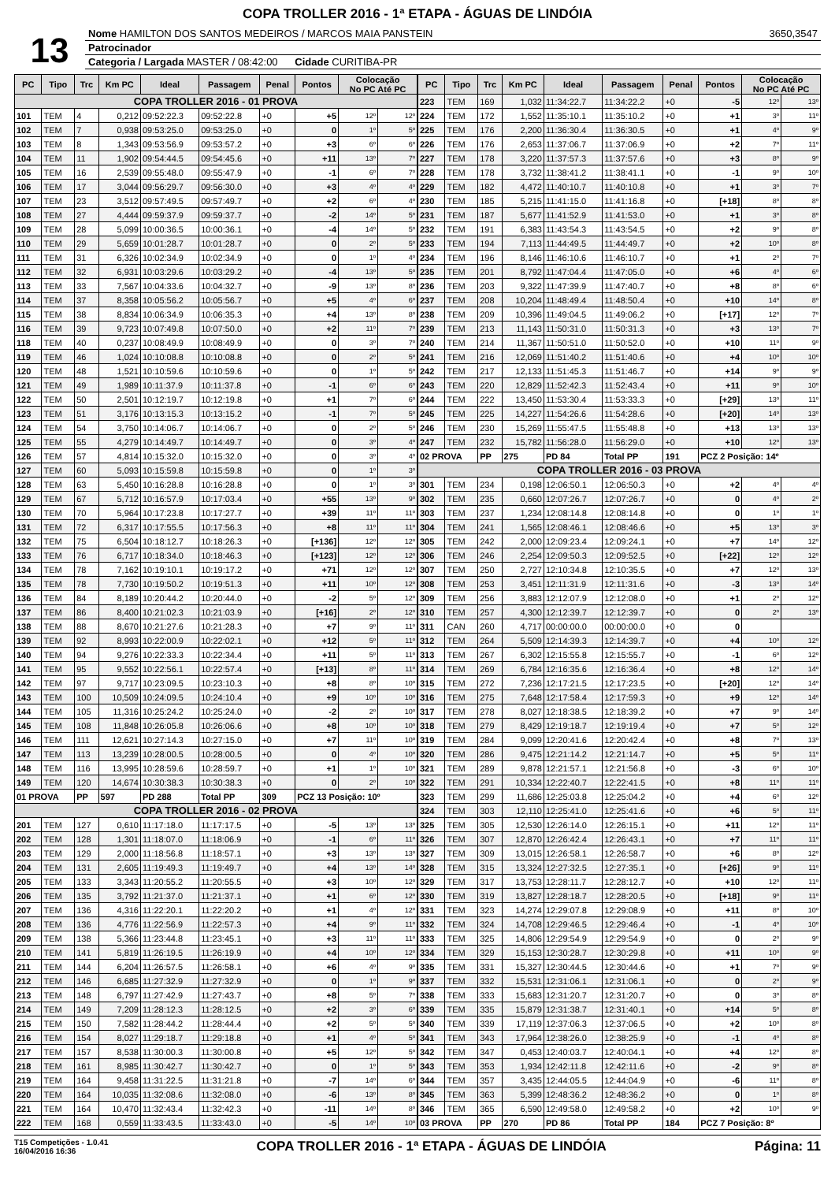COPA TROLLER 2016 - 1ª ETAPA - ÁGUAS DE LINDÓIA
13
Nome HAMILTON DOS SANTOS MEDEIROS / MARCOS MAIA PANSTEIN 3650,3547
Patrocinador
Categoria / Largada MASTER / 08:42:00 Cidade CURITIBA-PR
| PC | Tipo | Trc | Km PC | Ideal | Passagem | Penal | Pontos | Colocação No PC Até PC | |
| --- | --- | --- | --- | --- | --- | --- | --- | --- | --- |
| COPA TROLLER 2016 - 01 PROVA | | | | | | | | | |
| 101 | TEM | 4 | 0,212 | 09:52:22.3 | 09:52:22.8 | +0 | +5 | 12º | 12º |
| 102 | TEM | 7 | 0,938 | 09:53:25.0 | 09:53:25.0 | +0 | 0 | 1º | 5º |
| 103 | TEM | 8 | 1,343 | 09:53:56.9 | 09:53:57.2 | +0 | +3 | 6º | 6º |
| 104 | TEM | 11 | 1,902 | 09:54:44.5 | 09:54:45.6 | +0 | +11 | 13º | 7º |
| 105 | TEM | 16 | 2,539 | 09:55:48.0 | 09:55:47.9 | +0 | -1 | 6º | 7º |
| 106 | TEM | 17 | 3,044 | 09:56:29.7 | 09:56:30.0 | +0 | +3 | 4º | 4º |
| 107 | TEM | 23 | 3,512 | 09:57:49.5 | 09:57:49.7 | +0 | +2 | 6º | 4º |
| 108 | TEM | 27 | 4,444 | 09:59:37.9 | 09:59:37.7 | +0 | -2 | 14º | 5º |
| 109 | TEM | 28 | 5,099 | 10:00:36.5 | 10:00:36.1 | +0 | -4 | 14º | 5º |
| 110 | TEM | 29 | 5,659 | 10:01:28.7 | 10:01:28.7 | +0 | 0 | 2º | 5º |
| 111 | TEM | 31 | 6,326 | 10:02:34.9 | 10:02:34.9 | +0 | 0 | 1º | 4º |
| 112 | TEM | 32 | 6,931 | 10:03:29.6 | 10:03:29.2 | +0 | -4 | 13º | 5º |
| 113 | TEM | 33 | 7,567 | 10:04:33.6 | 10:04:32.7 | +0 | -9 | 13º | 8º |
| 114 | TEM | 37 | 8,358 | 10:05:56.2 | 10:05:56.7 | +0 | +5 | 4º | 6º |
| 115 | TEM | 38 | 8,834 | 10:06:34.9 | 10:06:35.3 | +0 | +4 | 13º | 8º |
| 116 | TEM | 39 | 9,723 | 10:07:49.8 | 10:07:50.0 | +0 | +2 | 11º | 7º |
| 118 | TEM | 40 | 0,237 | 10:08:49.9 | 10:08:49.9 | +0 | 0 | 3º | 7º |
| 119 | TEM | 46 | 1,024 | 10:10:08.8 | 10:10:08.8 | +0 | 0 | 2º | 5º |
| 120 | TEM | 48 | 1,521 | 10:10:59.6 | 10:10:59.6 | +0 | 0 | 1º | 5º |
| 121 | TEM | 49 | 1,989 | 10:11:37.9 | 10:11:37.8 | +0 | -1 | 6º | 6º |
| 122 | TEM | 50 | 2,501 | 10:12:19.7 | 10:12:19.8 | +0 | +1 | 7º | 6º |
| 123 | TEM | 51 | 3,176 | 10:13:15.3 | 10:13:15.2 | +0 | -1 | 7º | 5º |
| 124 | TEM | 54 | 3,750 | 10:14:06.7 | 10:14:06.7 | +0 | 0 | 2º | 5º |
| 125 | TEM | 55 | 4,279 | 10:14:49.7 | 10:14:49.7 | +0 | 0 | 3º | 4º |
| 126 | TEM | 57 | 4,814 | 10:15:32.0 | 10:15:32.0 | +0 | 0 | 3º | 4º |
| 127 | TEM | 60 | 5,093 | 10:15:59.8 | 10:15:59.8 | +0 | 0 | 1º | 3º |
| 128 | TEM | 63 | 5,450 | 10:16:28.8 | 10:16:28.8 | +0 | 0 | 1º | 3º |
| 129 | TEM | 67 | 5,712 | 10:16:57.9 | 10:17:03.4 | +0 | +55 | 13º | 9º |
| 130 | TEM | 70 | 5,964 | 10:17:23.8 | 10:17:27.7 | +0 | +39 | 11º | 11º |
| 131 | TEM | 72 | 6,317 | 10:17:55.5 | 10:17:56.3 | +0 | +8 | 11º | 11º |
| 132 | TEM | 75 | 6,504 | 10:18:12.7 | 10:18:26.3 | +0 | [+136] | 12º | 12º |
| 133 | TEM | 76 | 6,717 | 10:18:34.0 | 10:18:46.3 | +0 | [+123] | 12º | 12º |
| 134 | TEM | 78 | 7,162 | 10:19:10.1 | 10:19:17.2 | +0 | +71 | 12º | 12º |
| 135 | TEM | 78 | 7,730 | 10:19:50.2 | 10:19:51.3 | +0 | +11 | 10º | 12º |
| 136 | TEM | 84 | 8,189 | 10:20:44.2 | 10:20:44.0 | +0 | -2 | 5º | 12º |
| 137 | TEM | 86 | 8,400 | 10:21:02.3 | 10:21:03.9 | +0 | [+16] | 2º | 12º |
| 138 | TEM | 88 | 8,670 | 10:21:27.6 | 10:21:28.3 | +0 | +7 | 9º | 11º |
| 139 | TEM | 92 | 8,993 | 10:22:00.9 | 10:22:02.1 | +0 | +12 | 5º | 11º |
| 140 | TEM | 94 | 9,276 | 10:22:33.3 | 10:22:34.4 | +0 | +11 | 5º | 11º |
| 141 | TEM | 95 | 9,552 | 10:22:56.1 | 10:22:57.4 | +0 | [+13] | 8º | 11º |
| 142 | TEM | 97 | 9,717 | 10:23:09.5 | 10:23:10.3 | +0 | +8 | 8º | 10º |
| 143 | TEM | 100 | 10,509 | 10:24:09.5 | 10:24:10.4 | +0 | +9 | 10º | 10º |
| 144 | TEM | 105 | 11,316 | 10:25:24.2 | 10:25:24.0 | +0 | -2 | 2º | 10º |
| 145 | TEM | 108 | 11,848 | 10:26:05.8 | 10:26:06.6 | +0 | +8 | 10º | 10º |
| 146 | TEM | 111 | 12,621 | 10:27:14.3 | 10:27:15.0 | +0 | +7 | 11º | 10º |
| 147 | TEM | 113 | 13,239 | 10:28:00.5 | 10:28:00.5 | +0 | 0 | 4º | 10º |
| 148 | TEM | 116 | 13,995 | 10:28:59.6 | 10:28:59.7 | +0 | +1 | 1º | 10º |
| 149 | TEM | 120 | 14,674 | 10:30:38.3 | 10:30:38.3 | +0 | 0 | 2º | 10º |
| 01 PROVA | | PP | 597 | PD 288 | Total PP | 309 | PCZ 13 Posição: 10º | | |
| COPA TROLLER 2016 - 02 PROVA | | | | | | | | | |
| 201 | TEM | 127 | 0,610 | 11:17:18.0 | 11:17:17.5 | +0 | -5 | 13º | 13º |
| 202 | TEM | 128 | 1,301 | 11:18:07.0 | 11:18:06.9 | +0 | -1 | 6º | 11º |
| 203 | TEM | 129 | 2,000 | 11:18:56.8 | 11:18:57.1 | +0 | +3 | 13º | 13º |
| 204 | TEM | 131 | 2,605 | 11:19:49.3 | 11:19:49.7 | +0 | +4 | 13º | 14º |
| 205 | TEM | 133 | 3,343 | 11:20:55.2 | 11:20:55.5 | +0 | +3 | 10º | 12º |
| 206 | TEM | 135 | 3,792 | 11:21:37.0 | 11:21:37.1 | +0 | +1 | 6º | 12º |
| 207 | TEM | 136 | 4,316 | 11:22:20.1 | 11:22:20.2 | +0 | +1 | 4º | 12º |
| 208 | TEM | 136 | 4,776 | 11:22:56.9 | 11:22:57.3 | +0 | +4 | 9º | 11º |
| 209 | TEM | 138 | 5,366 | 11:23:44.8 | 11:23:45.1 | +0 | +3 | 11º | 11º |
| 210 | TEM | 141 | 5,819 | 11:26:19.5 | 11:26:19.9 | +0 | +4 | 10º | 12º |
| 211 | TEM | 144 | 6,204 | 11:26:57.5 | 11:26:58.1 | +0 | +6 | 4º | 9º |
| 212 | TEM | 146 | 6,685 | 11:27:32.9 | 11:27:32.9 | +0 | 0 | 1º | 9º |
| 213 | TEM | 148 | 6,797 | 11:27:42.9 | 11:27:43.7 | +0 | +8 | 5º | 7º |
| 214 | TEM | 149 | 7,209 | 11:28:12.3 | 11:28:12.5 | +0 | +2 | 3º | 6º |
| 215 | TEM | 150 | 7,582 | 11:28:44.2 | 11:28:44.4 | +0 | +2 | 5º | 5º |
| 216 | TEM | 154 | 8,027 | 11:29:18.7 | 11:29:18.8 | +0 | +1 | 4º | 5º |
| 217 | TEM | 157 | 8,538 | 11:30:00.3 | 11:30:00.8 | +0 | +5 | 12º | 5º |
| 218 | TEM | 161 | 8,985 | 11:30:42.7 | 11:30:42.7 | +0 | 0 | 1º | 5º |
| 219 | TEM | 164 | 9,458 | 11:31:22.5 | 11:31:21.8 | +0 | -7 | 14º | 6º |
| 220 | TEM | 164 | 10,035 | 11:32:08.6 | 11:32:08.0 | +0 | -6 | 13º | 8º |
| 221 | TEM | 164 | 10,470 | 11:32:43.4 | 11:32:42.3 | +0 | -11 | 14º | 8º |
| 222 | TEM | 168 | 0,559 | 11:33:43.5 | 11:33:43.0 | +0 | -5 | 14º | 10º |
| PC | Tipo | Trc | Km PC | Ideal | Passagem | Penal | Pontos | Colocação No PC Até PC | |
| --- | --- | --- | --- | --- | --- | --- | --- | --- | --- |
| 223 | TEM | 169 | 1,032 | 11:34:22.7 | 11:34:22.2 | +0 | -5 | 12º | 13º |
| 224 | TEM | 172 | 1,552 | 11:35:10.1 | 11:35:10.2 | +0 | +1 | 3º | 11º |
| 225 | TEM | 176 | 2,200 | 11:36:30.4 | 11:36:30.5 | +0 | +1 | 4º | 9º |
| 226 | TEM | 176 | 2,653 | 11:37:06.7 | 11:37:06.9 | +0 | +2 | 7º | 11º |
| 227 | TEM | 178 | 3,220 | 11:37:57.3 | 11:37:57.6 | +0 | +3 | 8º | 9º |
| 228 | TEM | 178 | 3,732 | 11:38:41.2 | 11:38:41.1 | +0 | -1 | 9º | 10º |
| 229 | TEM | 182 | 4,472 | 11:40:10.7 | 11:40:10.8 | +0 | +1 | 3º | 7º |
| 230 | TEM | 185 | 5,215 | 11:41:15.0 | 11:41:16.8 | +0 | [+18] | 8º | 8º |
| 231 | TEM | 187 | 5,677 | 11:41:52.9 | 11:41:53.0 | +0 | +1 | 3º | 8º |
| 232 | TEM | 191 | 6,383 | 11:43:54.3 | 11:43:54.5 | +0 | +2 | 9º | 8º |
| 233 | TEM | 194 | 7,113 | 11:44:49.5 | 11:44:49.7 | +0 | +2 | 10º | 8º |
| 234 | TEM | 196 | 8,146 | 11:46:10.6 | 11:46:10.7 | +0 | +1 | 2º | 7º |
| 235 | TEM | 201 | 8,792 | 11:47:04.4 | 11:47:05.0 | +0 | +6 | 4º | 6º |
| 236 | TEM | 203 | 9,322 | 11:47:39.9 | 11:47:40.7 | +0 | +8 | 8º | 6º |
| 237 | TEM | 208 | 10,204 | 11:48:49.4 | 11:48:50.4 | +0 | +10 | 14º | 8º |
| 238 | TEM | 209 | 10,396 | 11:49:04.5 | 11:49:06.2 | +0 | [+17] | 12º | 7º |
| 239 | TEM | 213 | 11,143 | 11:50:31.0 | 11:50:31.3 | +0 | +3 | 13º | 7º |
| 240 | TEM | 214 | 11,367 | 11:50:51.0 | 11:50:52.0 | +0 | +10 | 11º | 9º |
| 241 | TEM | 216 | 12,069 | 11:51:40.2 | 11:51:40.6 | +0 | +4 | 10º | 10º |
| 242 | TEM | 217 | 12,133 | 11:51:45.3 | 11:51:46.7 | +0 | +14 | 9º | 9º |
| 243 | TEM | 220 | 12,829 | 11:52:42.3 | 11:52:43.4 | +0 | +11 | 9º | 10º |
| 244 | TEM | 222 | 13,450 | 11:53:30.4 | 11:53:33.3 | +0 | [+29] | 13º | 11º |
| 245 | TEM | 225 | 14,227 | 11:54:26.6 | 11:54:28.6 | +0 | [+20] | 14º | 13º |
| 246 | TEM | 230 | 15,269 | 11:55:47.5 | 11:55:48.8 | +0 | +13 | 13º | 13º |
| 247 | TEM | 232 | 15,782 | 11:56:28.0 | 11:56:29.0 | +0 | +10 | 12º | 13º |
| 02 PROVA | | PP | 275 | PD 84 | Total PP | 191 | PCZ 2 Posição: 14º | | |
| COPA TROLLER 2016 - 03 PROVA | | | | | | | | | |
| 301 | TEM | 234 | 0,198 | 12:06:50.1 | 12:06:50.3 | +0 | +2 | 4º | 4º |
| 302 | TEM | 235 | 0,660 | 12:07:26.7 | 12:07:26.7 | +0 | 0 | 4º | 2º |
| 303 | TEM | 237 | 1,234 | 12:08:14.8 | 12:08:14.8 | +0 | 0 | 1º | 1º |
| 304 | TEM | 241 | 1,565 | 12:08:46.1 | 12:08:46.6 | +0 | +5 | 13º | 3º |
| 305 | TEM | 242 | 2,000 | 12:09:23.4 | 12:09:24.1 | +0 | +7 | 14º | 12º |
| 306 | TEM | 246 | 2,254 | 12:09:50.3 | 12:09:52.5 | +0 | [+22] | 12º | 12º |
| 307 | TEM | 250 | 2,727 | 12:10:34.8 | 12:10:35.5 | +0 | +7 | 12º | 13º |
| 308 | TEM | 253 | 3,451 | 12:11:31.9 | 12:11:31.6 | +0 | -3 | 13º | 14º |
| 309 | TEM | 256 | 3,883 | 12:12:07.9 | 12:12:08.0 | +0 | +1 | 2º | 12º |
| 310 | TEM | 257 | 4,300 | 12:12:39.7 | 12:12:39.7 | +0 | 0 | 2º | 13º |
| 311 | CAN | 260 | 4,717 | 00:00:00.0 | 00:00:00.0 | +0 | 0 | | |
| 312 | TEM | 264 | 5,509 | 12:14:39.3 | 12:14:39.7 | +0 | +4 | 10º | 12º |
| 313 | TEM | 267 | 6,302 | 12:15:55.8 | 12:15:55.7 | +0 | -1 | 6º | 12º |
| 314 | TEM | 269 | 6,784 | 12:16:35.6 | 12:16:36.4 | +0 | +8 | 12º | 14º |
| 315 | TEM | 272 | 7,236 | 12:17:21.5 | 12:17:23.5 | +0 | [+20] | 12º | 14º |
| 316 | TEM | 275 | 7,648 | 12:17:58.4 | 12:17:59.3 | +0 | +9 | 12º | 14º |
| 317 | TEM | 278 | 8,027 | 12:18:38.5 | 12:18:39.2 | +0 | +7 | 9º | 14º |
| 318 | TEM | 279 | 8,429 | 12:19:18.7 | 12:19:19.4 | +0 | +7 | 5º | 12º |
| 319 | TEM | 284 | 9,099 | 12:20:41.6 | 12:20:42.4 | +0 | +8 | 7º | 13º |
| 320 | TEM | 286 | 9,475 | 12:21:14.2 | 12:21:14.7 | +0 | +5 | 5º | 11º |
| 321 | TEM | 289 | 9,878 | 12:21:57.1 | 12:21:56.8 | +0 | -3 | 6º | 10º |
| 322 | TEM | 291 | 10,334 | 12:22:40.7 | 12:22:41.5 | +0 | +8 | 11º | 11º |
| 323 | TEM | 299 | 11,686 | 12:25:03.8 | 12:25:04.2 | +0 | +4 | 6º | 12º |
| 324 | TEM | 303 | 12,110 | 12:25:41.0 | 12:25:41.6 | +0 | +6 | 5º | 11º |
| 325 | TEM | 305 | 12,530 | 12:26:14.0 | 12:26:15.1 | +0 | +11 | 12º | 11º |
| 326 | TEM | 307 | 12,870 | 12:26:42.4 | 12:26:43.1 | +0 | +7 | 11º | 11º |
| 327 | TEM | 309 | 13,015 | 12:26:58.1 | 12:26:58.7 | +0 | +6 | 8º | 12º |
| 328 | TEM | 315 | 13,324 | 12:27:32.5 | 12:27:35.1 | +0 | [+26] | 9º | 11º |
| 329 | TEM | 317 | 13,753 | 12:28:11.7 | 12:28:12.7 | +0 | +10 | 12º | 11º |
| 330 | TEM | 319 | 13,827 | 12:28:18.7 | 12:28:20.5 | +0 | [+18] | 9º | 11º |
| 331 | TEM | 323 | 14,274 | 12:29:07.8 | 12:29:08.9 | +0 | +11 | 8º | 10º |
| 332 | TEM | 324 | 14,708 | 12:29:46.5 | 12:29:46.4 | +0 | -1 | 4º | 10º |
| 333 | TEM | 325 | 14,806 | 12:29:54.9 | 12:29:54.9 | +0 | 0 | 2º | 9º |
| 334 | TEM | 329 | 15,153 | 12:30:28.7 | 12:30:29.8 | +0 | +11 | 10º | 9º |
| 335 | TEM | 331 | 15,327 | 12:30:44.5 | 12:30:44.6 | +0 | +1 | 7º | 9º |
| 337 | TEM | 332 | 15,531 | 12:31:06.1 | 12:31:06.1 | +0 | 0 | 2º | 9º |
| 338 | TEM | 333 | 15,683 | 12:31:20.7 | 12:31:20.7 | +0 | 0 | 3º | 8º |
| 339 | TEM | 335 | 15,879 | 12:31:38.7 | 12:31:40.1 | +0 | +14 | 5º | 8º |
| 340 | TEM | 339 | 17,119 | 12:37:06.3 | 12:37:06.5 | +0 | +2 | 10º | 8º |
| 341 | TEM | 343 | 17,964 | 12:38:26.0 | 12:38:25.9 | +0 | -1 | 4º | 8º |
| 342 | TEM | 347 | 0,453 | 12:40:03.7 | 12:40:04.1 | +0 | +4 | 12º | 8º |
| 343 | TEM | 353 | 1,934 | 12:42:11.8 | 12:42:11.6 | +0 | -2 | 9º | 8º |
| 344 | TEM | 357 | 3,435 | 12:44:05.5 | 12:44:04.9 | +0 | -6 | 11º | 8º |
| 345 | TEM | 363 | 5,399 | 12:48:36.2 | 12:48:36.2 | +0 | 0 | 1º | 8º |
| 346 | TEM | 365 | 6,590 | 12:49:58.0 | 12:49:58.2 | +0 | +2 | 10º | 9º |
| 03 PROVA | | PP | 270 | PD 86 | Total PP | 184 | PCZ 7 Posição: 8º | | |
T15 Competições - 1.0.41
16/04/2016 16:36
COPA TROLLER 2016 - 1ª ETAPA - ÁGUAS DE LINDÓIA
Página: 11